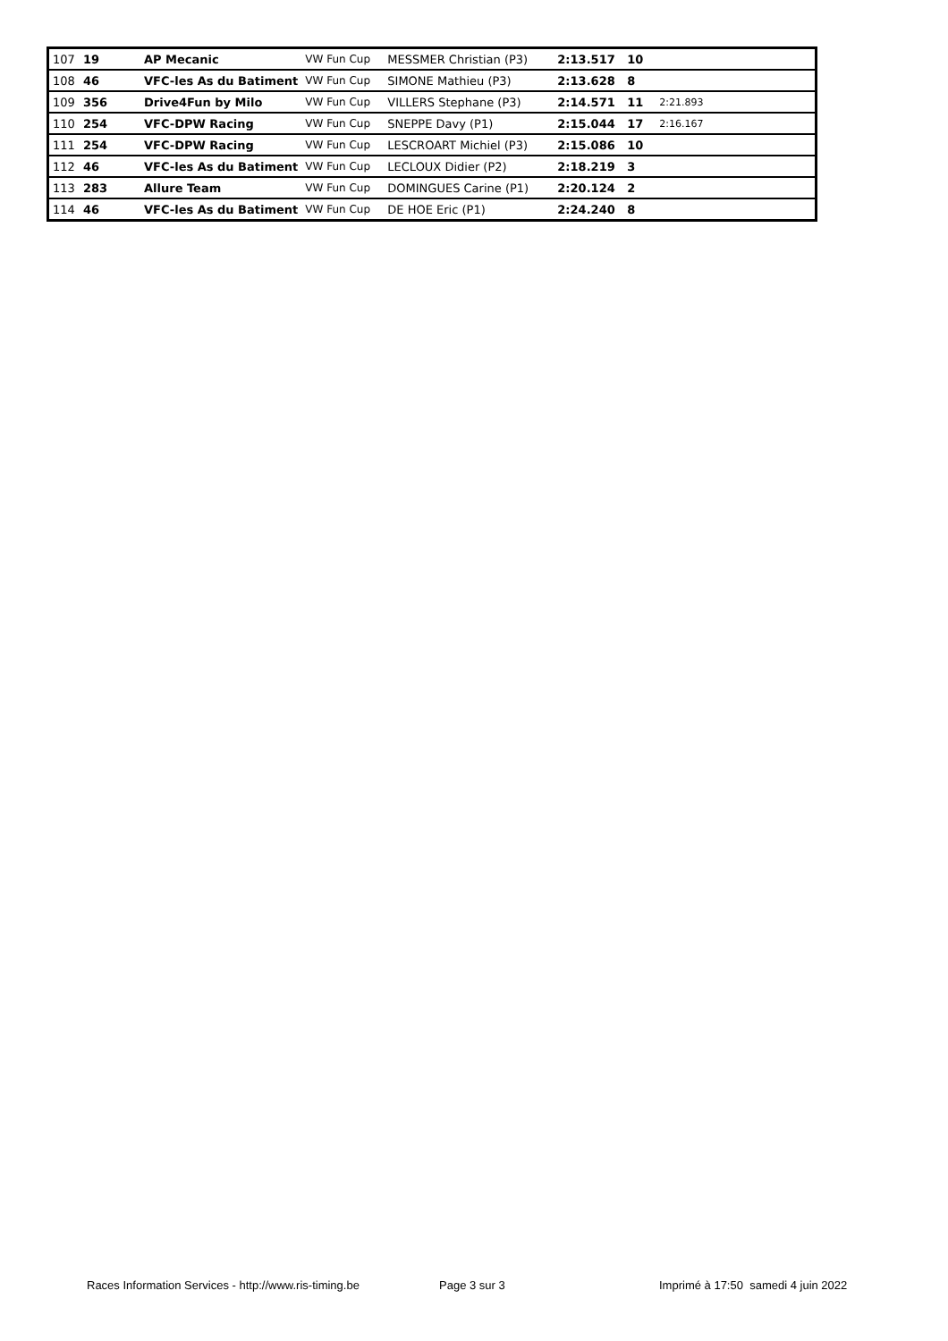| 107 | 19 | AP Mecanic | VW Fun Cup | MESSMER Christian (P3) | 2:13.517 | 10 | |
| 108 | 46 | VFC-les As du Batiment | VW Fun Cup | SIMONE Mathieu (P3) | 2:13.628 | 8 | |
| 109 | 356 | Drive4Fun by Milo | VW Fun Cup | VILLERS Stephane (P3) | 2:14.571 | 11 | 2:21.893 |
| 110 | 254 | VFC-DPW Racing | VW Fun Cup | SNEPPE Davy (P1) | 2:15.044 | 17 | 2:16.167 |
| 111 | 254 | VFC-DPW Racing | VW Fun Cup | LESCROART Michiel (P3) | 2:15.086 | 10 | |
| 112 | 46 | VFC-les As du Batiment | VW Fun Cup | LECLOUX Didier (P2) | 2:18.219 | 3 | |
| 113 | 283 | Allure Team | VW Fun Cup | DOMINGUES Carine (P1) | 2:20.124 | 2 | |
| 114 | 46 | VFC-les As du Batiment | VW Fun Cup | DE HOE Eric (P1) | 2:24.240 | 8 | |
Races Information Services - http://www.ris-timing.be Page 3 sur 3 Imprimé à 17:50 samedi 4 juin 2022